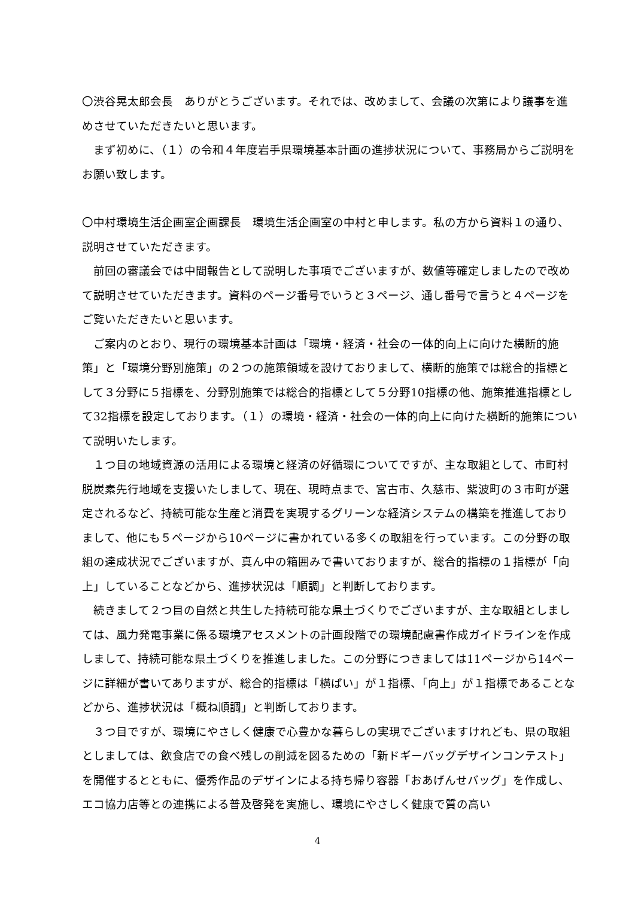〇渋谷晃太郎会長　ありがとうございます。それでは、改めまして、会議の次第により議事を進めさせていただきたいと思います。
　まず初めに、（１）の令和４年度岩手県環境基本計画の進捗状況について、事務局からご説明をお願い致します。
〇中村環境生活企画室企画課長　環境生活企画室の中村と申します。私の方から資料１の通り、説明させていただきます。
　前回の審議会では中間報告として説明した事項でございますが、数値等確定しましたので改めて説明させていただきます。資料のページ番号でいうと３ページ、通し番号で言うと４ページをご覧いただきたいと思います。
　ご案内のとおり、現行の環境基本計画は「環境・経済・社会の一体的向上に向けた横断的施策」と「環境分野別施策」の２つの施策領域を設けておりまして、横断的施策では総合的指標として３分野に５指標を、分野別施策では総合的指標として５分野10指標の他、施策推進指標として32指標を設定しております。（１）の環境・経済・社会の一体的向上に向けた横断的施策について説明いたします。
　１つ目の地域資源の活用による環境と経済の好循環についてですが、主な取組として、市町村脱炭素先行地域を支援いたしまして、現在、現時点まで、宮古市、久慈市、紫波町の３市町が選定されるなど、持続可能な生産と消費を実現するグリーンな経済システムの構築を推進しておりまして、他にも５ページから10ページに書かれている多くの取組を行っています。この分野の取組の達成状況でございますが、真ん中の箱囲みで書いておりますが、総合的指標の１指標が「向上」していることなどから、進捗状況は「順調」と判断しております。
　続きまして２つ目の自然と共生した持続可能な県土づくりでございますが、主な取組としましては、風力発電事業に係る環境アセスメントの計画段階での環境配慮書作成ガイドラインを作成しまして、持続可能な県土づくりを推進しました。この分野につきましては11ページから14ページに詳細が書いてありますが、総合的指標は「横ばい」が１指標、「向上」が１指標であることなどから、進捗状況は「概ね順調」と判断しております。
　３つ目ですが、環境にやさしく健康で心豊かな暮らしの実現でございますけれども、県の取組としましては、飲食店での食べ残しの削減を図るための「新ドギーバッグデザインコンテスト」を開催するとともに、優秀作品のデザインによる持ち帰り容器「おあげんせバッグ」を作成し、エコ協力店等との連携による普及啓発を実施し、環境にやさしく健康で質の高い
4